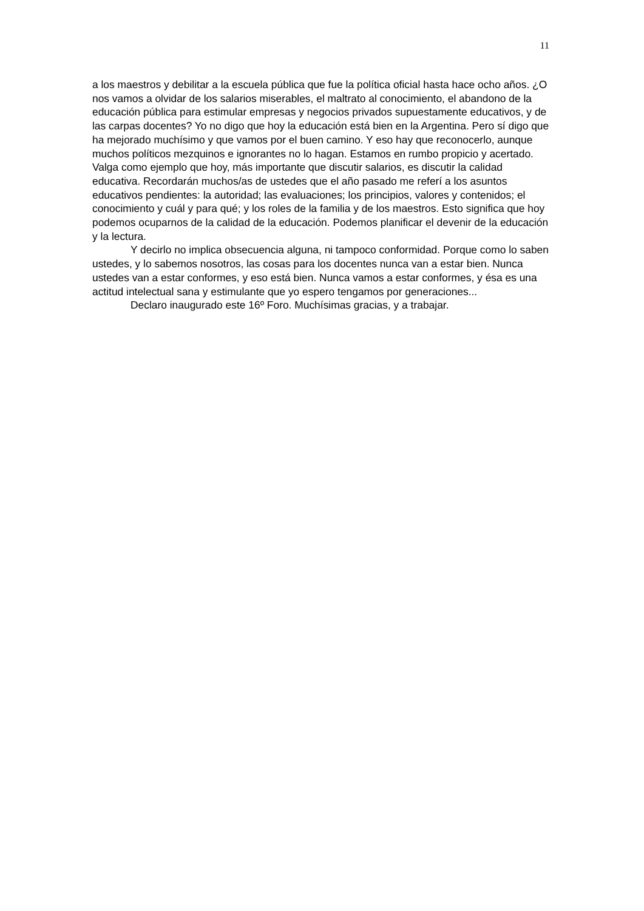11
a los maestros y debilitar a la escuela pública que fue la política oficial hasta hace ocho años. ¿O nos vamos a olvidar de los salarios miserables, el maltrato al conocimiento, el abandono de la educación pública para estimular empresas y negocios privados supuestamente educativos, y de las carpas docentes? Yo no digo que hoy la educación está bien en la Argentina. Pero sí digo que ha mejorado muchísimo y que vamos por el buen camino. Y eso hay que reconocerlo, aunque muchos políticos mezquinos e ignorantes no lo hagan. Estamos en rumbo propicio y acertado. Valga como ejemplo que hoy, más importante que discutir salarios, es discutir la calidad educativa. Recordarán muchos/as de ustedes que el año pasado me referí a los asuntos educativos pendientes: la autoridad; las evaluaciones; los principios, valores y contenidos; el conocimiento y cuál y para qué; y los roles de la familia y de los maestros. Esto significa que hoy podemos ocuparnos de la calidad de la educación. Podemos planificar el devenir de la educación y la lectura.
Y decirlo no implica obsecuencia alguna, ni tampoco conformidad. Porque como lo saben ustedes, y lo sabemos nosotros, las cosas para los docentes nunca van a estar bien. Nunca ustedes van a estar conformes, y eso está bien. Nunca vamos a estar conformes, y ésa es una actitud intelectual sana y estimulante que yo espero tengamos por generaciones...
Declaro inaugurado este 16º Foro. Muchísimas gracias, y a trabajar.